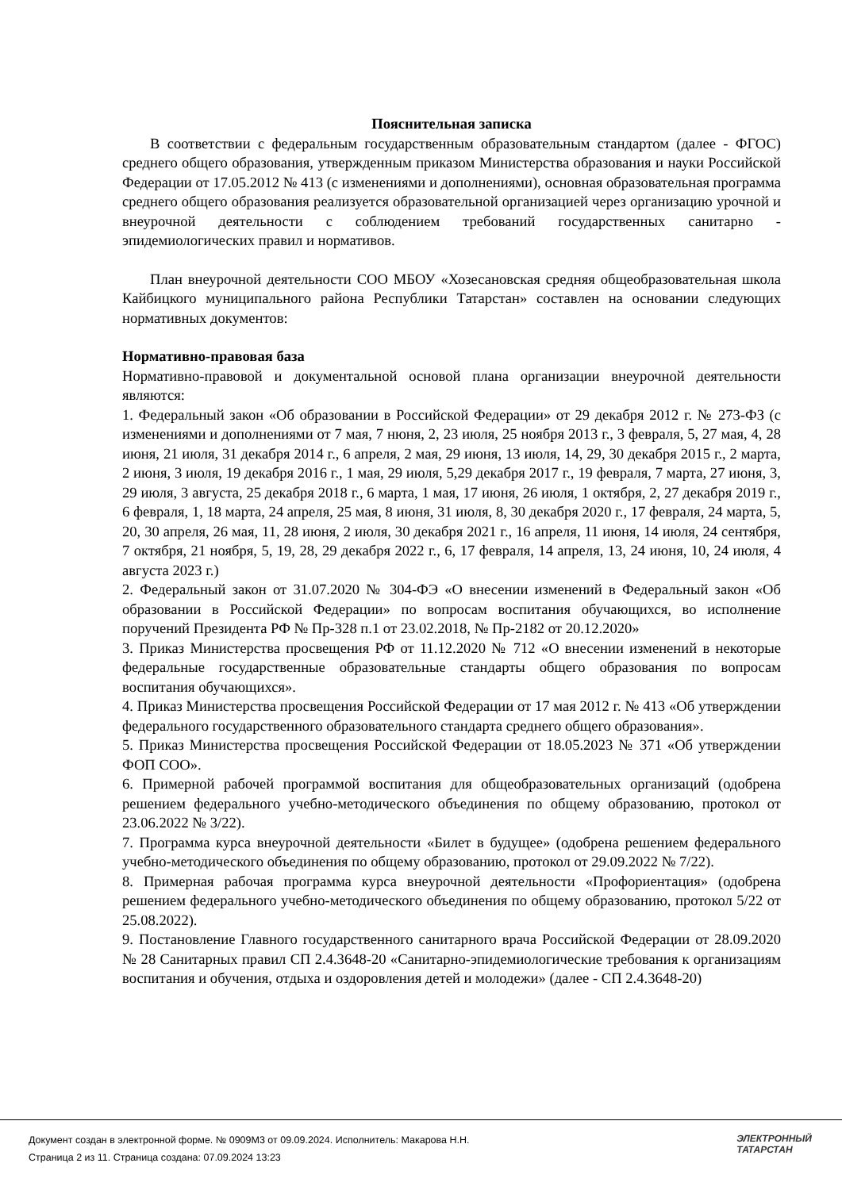Пояснительная записка
В соответствии с федеральным государственным образовательным стандартом (далее - ФГОС) среднего общего образования, утвержденным приказом Министерства образования и науки Российской Федерации от 17.05.2012 № 413 (с изменениями и дополнениями), основная образовательная программа среднего общего образования реализуется образовательной организацией через организацию урочной и внеурочной деятельности с соблюдением требований государственных санитарно - эпидемиологических правил и нормативов.
План внеурочной деятельности СОО МБОУ «Хозесановская средняя общеобразовательная школа Кайбицкого муниципального района Республики Татарстан» составлен на основании следующих нормативных документов:
Нормативно-правовая база
Нормативно-правовой и документальной основой плана организации внеурочной деятельности являются:
1. Федеральный закон «Об образовании в Российской Федерации» от 29 декабря 2012 г. № 273-ФЗ (с изменениями и дополнениями от 7 мая, 7 нюня, 2, 23 июля, 25 ноября 2013 г., 3 февраля, 5, 27 мая, 4, 28 июня, 21 июля, 31 декабря 2014 г., 6 апреля, 2 мая, 29 июня, 13 июля, 14, 29, 30 декабря 2015 г., 2 марта, 2 июня, 3 июля, 19 декабря 2016 г., 1 мая, 29 июля, 5,29 декабря 2017 г., 19 февраля, 7 марта, 27 июня, 3, 29 июля, 3 августа, 25 декабря 2018 г., 6 марта, 1 мая, 17 июня, 26 июля, 1 октября, 2, 27 декабря 2019 г., 6 февраля, 1, 18 марта, 24 апреля, 25 мая, 8 июня, 31 июля, 8, 30 декабря 2020 г., 17 февраля, 24 марта, 5, 20, 30 апреля, 26 мая, 11, 28 июня, 2 июля, 30 декабря 2021 г., 16 апреля, 11 июня, 14 июля, 24 сентября, 7 октября, 21 ноября, 5, 19, 28, 29 декабря 2022 г., 6, 17 февраля, 14 апреля, 13, 24 июня, 10, 24 июля, 4 августа 2023 г.)
2. Федеральный закон от 31.07.2020 № 304-ФЭ «О внесении изменений в Федеральный закон «Об образовании в Российской Федерации» по вопросам воспитания обучающихся, во исполнение поручений Президента РФ № Пр-328 п.1 от 23.02.2018, № Пр-2182 от 20.12.2020»
3. Приказ Министерства просвещения РФ от 11.12.2020 № 712 «О внесении изменений в некоторые федеральные государственные образовательные стандарты общего образования по вопросам воспитания обучающихся».
4. Приказ Министерства просвещения Российской Федерации от 17 мая 2012 г. № 413 «Об утверждении федерального государственного образовательного стандарта среднего общего образования».
5. Приказ Министерства просвещения Российской Федерации от 18.05.2023 № 371 «Об утверждении ФОП СОО».
6. Примерной рабочей программой воспитания для общеобразовательных организаций (одобрена решением федерального учебно-методического объединения по общему образованию, протокол от 23.06.2022 № 3/22).
7. Программа курса внеурочной деятельности «Билет в будущее» (одобрена решением федерального учебно-методического объединения по общему образованию, протокол от 29.09.2022 № 7/22).
8. Примерная рабочая программа курса внеурочной деятельности «Профориентация» (одобрена решением федерального учебно-методического объединения по общему образованию, протокол 5/22 от 25.08.2022).
9. Постановление Главного государственного санитарного врача Российской Федерации от 28.09.2020 № 28 Санитарных правил СП 2.4.3648-20 «Санитарно-эпидемиологические требования к организациям воспитания и обучения, отдыха и оздоровления детей и молодежи» (далее - СП 2.4.3648-20)
Документ создан в электронной форме. № 0909М3 от 09.09.2024. Исполнитель: Макарова Н.Н.
Страница 2 из 11. Страница создана: 07.09.2024 13:23
ЭЛЕКТРОННЫЙ
ТАТАРСТАН